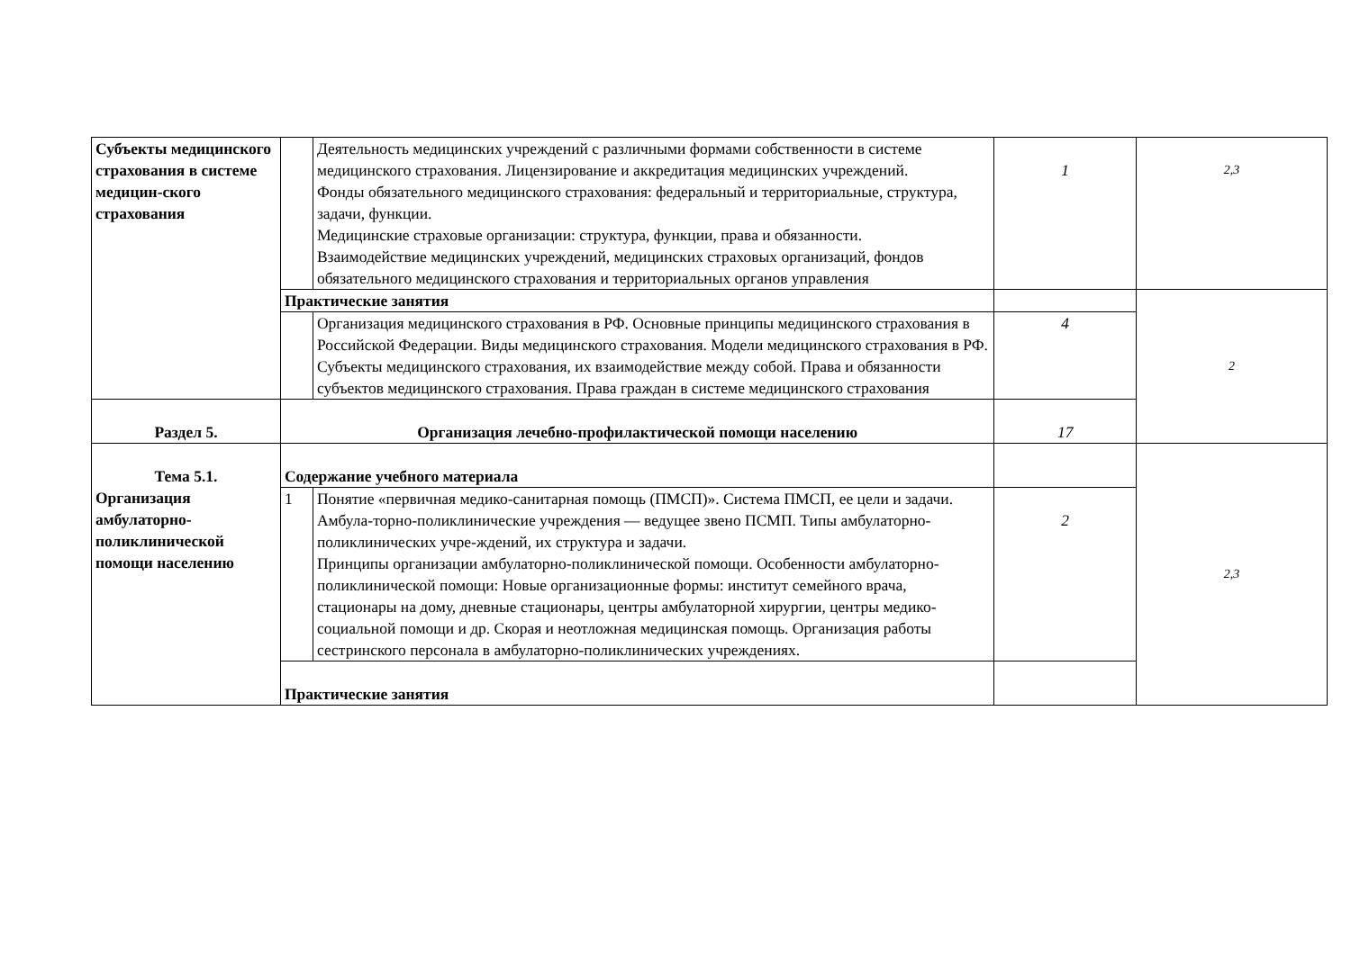| Субъекты медицинского страхования в системе медицин-ского страхования | | Деятельность медицинских учреждений с различными формами собственности в системе медицинского страхования. Лицензирование и аккредитация медицинских учреждений. Фонды обязательного медицинского страхования: федеральный и территориальные, структура, задачи, функции. Медицинские страховые организации: структура, функции, права и обязанности. Взаимодействие медицинских учреждений, медицинских страховых организаций, фондов обязательного медицинского страхования и территориальных органов управления | 1 | 2,3 |
| | Практические занятия | | | 2 |
| | | Организация медицинского страхования в РФ. Основные принципы медицинского страхования в Российской Федерации. Виды медицинского страхования. Модели медицинского страхования в РФ. Субъекты медицинского страхования, их взаимодействие между собой. Права и обязанности субъектов медицинского страхования. Права граждан в системе медицинского страхования | 4 | |
| Раздел 5. | Организация лечебно-профилактической помощи населению | | 17 | |
| Тема 5.1. Организация амбулаторно-поликлинической помощи населению | Содержание учебного материала | | | 2,3 |
| | 1 | Понятие «первичная медико-санитарная помощь (ПМСП)». Система ПМСП, ее цели и задачи. Амбула-торно-поликлинические учреждения — ведущее звено ПСМП. Типы амбулаторно-поликлинических учре-ждений, их структура и задачи. Принципы организации амбулаторно-поликлинической помощи. Особенности амбулаторно-поликлинической помощи: Новые организационные формы: институт семейного врача, стационары на дому, дневные стационары, центры амбулаторной хирургии, центры медико-социальной помощи и др. Скорая и неотложная медицинская помощь. Организация работы сестринского персонала в амбулаторно-поликлинических учреждениях. | 2 | |
| | Практические занятия | | | |